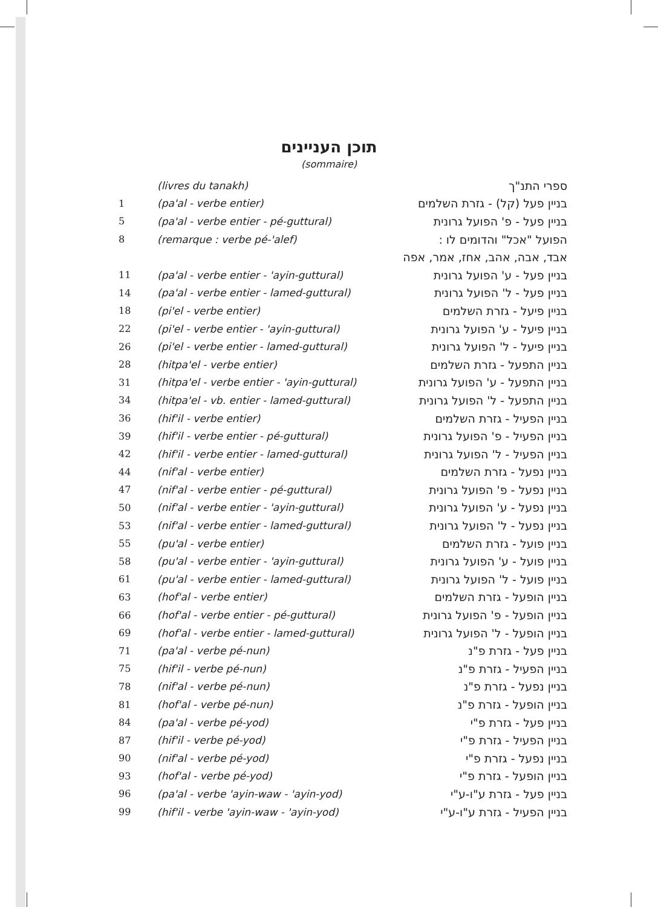תוכן העניינים
(sommaire)
| | (livres du tanakh) | ספרי התנ"ך |
| 1 | (pa'al - verbe entier) | בניין פעל (קל) - גזרת השלמים |
| 5 | (pa'al - verbe entier - pé-guttural) | בניין פעל - פ' הפועל גרונית |
| 8 | (remarque : verbe pé-'alef) | הפועל "אכל" והדומים לו : |
| | | אבד, אבה, אהב, אחז, אמר, אפה |
| 11 | (pa'al - verbe entier - 'ayin-guttural) | בניין פעל - ע' הפועל גרונית |
| 14 | (pa'al - verbe entier - lamed-guttural) | בניין פעל - ל' הפועל גרונית |
| 18 | (pi'el - verbe entier) | בניין פיעל - גזרת השלמים |
| 22 | (pi'el - verbe entier - 'ayin-guttural) | בניין פיעל - ע' הפועל גרונית |
| 26 | (pi'el - verbe entier - lamed-guttural) | בניין פיעל - ל' הפועל גרונית |
| 28 | (hitpa'el - verbe entier) | בניין התפעל - גזרת השלמים |
| 31 | (hitpa'el - verbe entier - 'ayin-guttural) | בניין התפעל - ע' הפועל גרונית |
| 34 | (hitpa'el - vb. entier - lamed-guttural) | בניין התפעל - ל' הפועל גרונית |
| 36 | (hif'il - verbe entier) | בניין הפעיל - גזרת השלמים |
| 39 | (hif'il - verbe entier - pé-guttural) | בניין הפעיל - פ' הפועל גרונית |
| 42 | (hif'il - verbe entier - lamed-guttural) | בניין הפעיל - ל' הפועל גרונית |
| 44 | (nif'al - verbe entier) | בניין נפעל - גזרת השלמים |
| 47 | (nif'al - verbe entier - pé-guttural) | בניין נפעל - פ' הפועל גרונית |
| 50 | (nif'al - verbe entier - 'ayin-guttural) | בניין נפעל - ע' הפועל גרונית |
| 53 | (nif'al - verbe entier - lamed-guttural) | בניין נפעל - ל' הפועל גרונית |
| 55 | (pu'al - verbe entier) | בניין פועל - גזרת השלמים |
| 58 | (pu'al - verbe entier - 'ayin-guttural) | בניין פועל - ע' הפועל גרונית |
| 61 | (pu'al - verbe entier - lamed-guttural) | בניין פועל - ל' הפועל גרונית |
| 63 | (hof'al - verbe entier) | בניין הופעל - גזרת השלמים |
| 66 | (hof'al - verbe entier - pé-guttural) | בניין הופעל - פ' הפועל גרונית |
| 69 | (hof'al - verbe entier - lamed-guttural) | בניין הופעל - ל' הפועל גרונית |
| 71 | (pa'al - verbe pé-nun) | בניין פעל - גזרת פ"נ |
| 75 | (hif'il - verbe pé-nun) | בניין הפעיל - גזרת פ"נ |
| 78 | (nif'al - verbe pé-nun) | בניין נפעל - גזרת פ"נ |
| 81 | (hof'al - verbe pé-nun) | בניין הופעל - גזרת פ"נ |
| 84 | (pa'al - verbe pé-yod) | בניין פעל - גזרת פ"י |
| 87 | (hif'il - verbe pé-yod) | בניין הפעיל - גזרת פ"י |
| 90 | (nif'al - verbe pé-yod) | בניין נפעל - גזרת פ"י |
| 93 | (hof'al - verbe pé-yod) | בניין הופעל - גזרת פ"י |
| 96 | (pa'al - verbe 'ayin-waw - 'ayin-yod) | בניין פעל - גזרת ע"ו-ע"י |
| 99 | (hif'il - verbe 'ayin-waw - 'ayin-yod) | בניין הפעיל - גזרת ע"ו-ע"י |